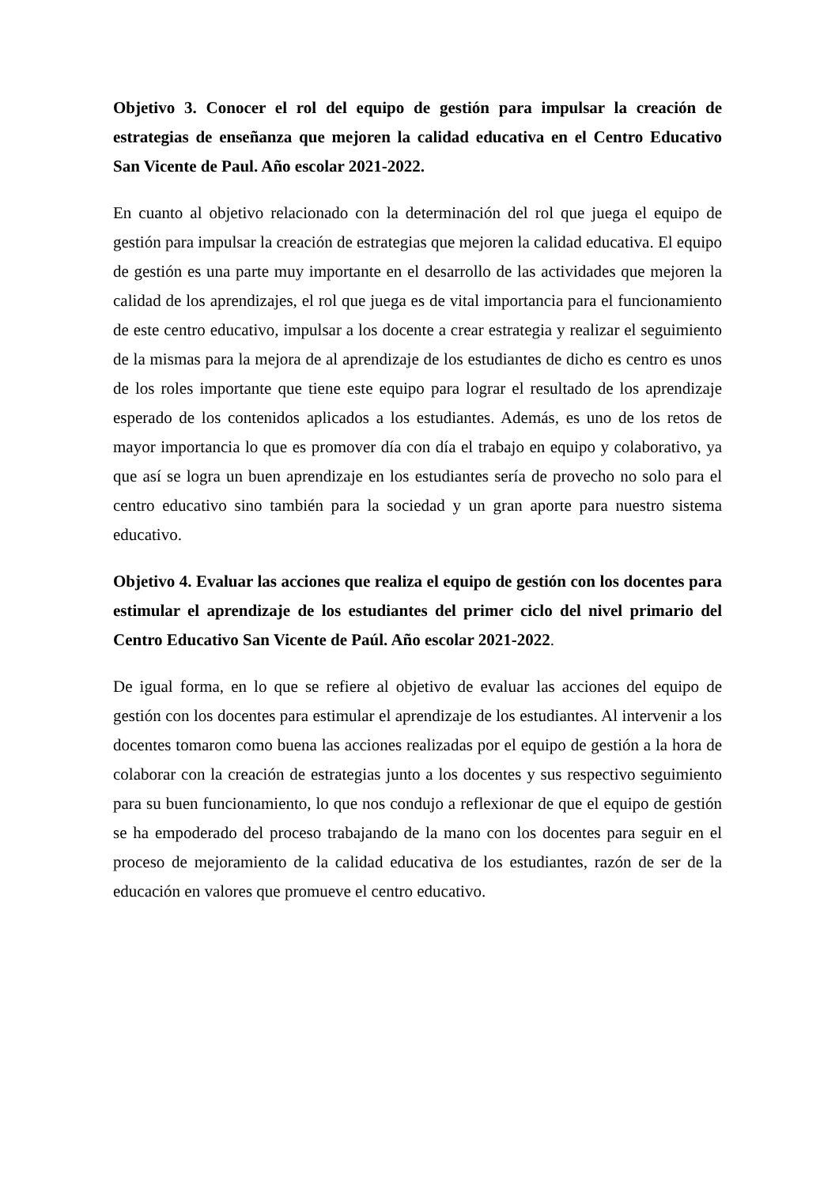Objetivo 3. Conocer el rol del equipo de gestión para impulsar la creación de estrategias de enseñanza que mejoren la calidad educativa en el Centro Educativo San Vicente de Paul. Año escolar 2021-2022.
En cuanto al objetivo relacionado con la determinación del rol que juega el equipo de gestión para impulsar la creación de estrategias que mejoren la calidad educativa. El equipo de gestión es una parte muy importante en el desarrollo de las actividades que mejoren la calidad de los aprendizajes, el rol que juega es de vital importancia para el funcionamiento de este centro educativo, impulsar a los docente a crear estrategia y realizar el seguimiento de la mismas para la mejora de al aprendizaje de los estudiantes de dicho es centro es unos de los roles importante que tiene este equipo para lograr el resultado de los aprendizaje esperado de los contenidos aplicados a los estudiantes. Además, es uno de los retos de mayor importancia lo que es promover día con día el trabajo en equipo y colaborativo, ya que así se logra un buen aprendizaje en los estudiantes sería de provecho no solo para el centro educativo sino también para la sociedad y un gran aporte para nuestro sistema educativo.
Objetivo 4. Evaluar las acciones que realiza el equipo de gestión con los docentes para estimular el aprendizaje de los estudiantes del primer ciclo del nivel primario del Centro Educativo San Vicente de Paúl. Año escolar 2021-2022.
De igual forma, en lo que se refiere al objetivo de evaluar las acciones del equipo de gestión con los docentes para estimular el aprendizaje de los estudiantes. Al intervenir a los docentes tomaron como buena las acciones realizadas por el equipo de gestión a la hora de colaborar con la creación de estrategias junto a los docentes y sus respectivo seguimiento para su buen funcionamiento, lo que nos condujo a reflexionar de que el equipo de gestión se ha empoderado del proceso trabajando de la mano con los docentes para seguir en el proceso de mejoramiento de la calidad educativa de los estudiantes, razón de ser de la educación en valores que promueve el centro educativo.